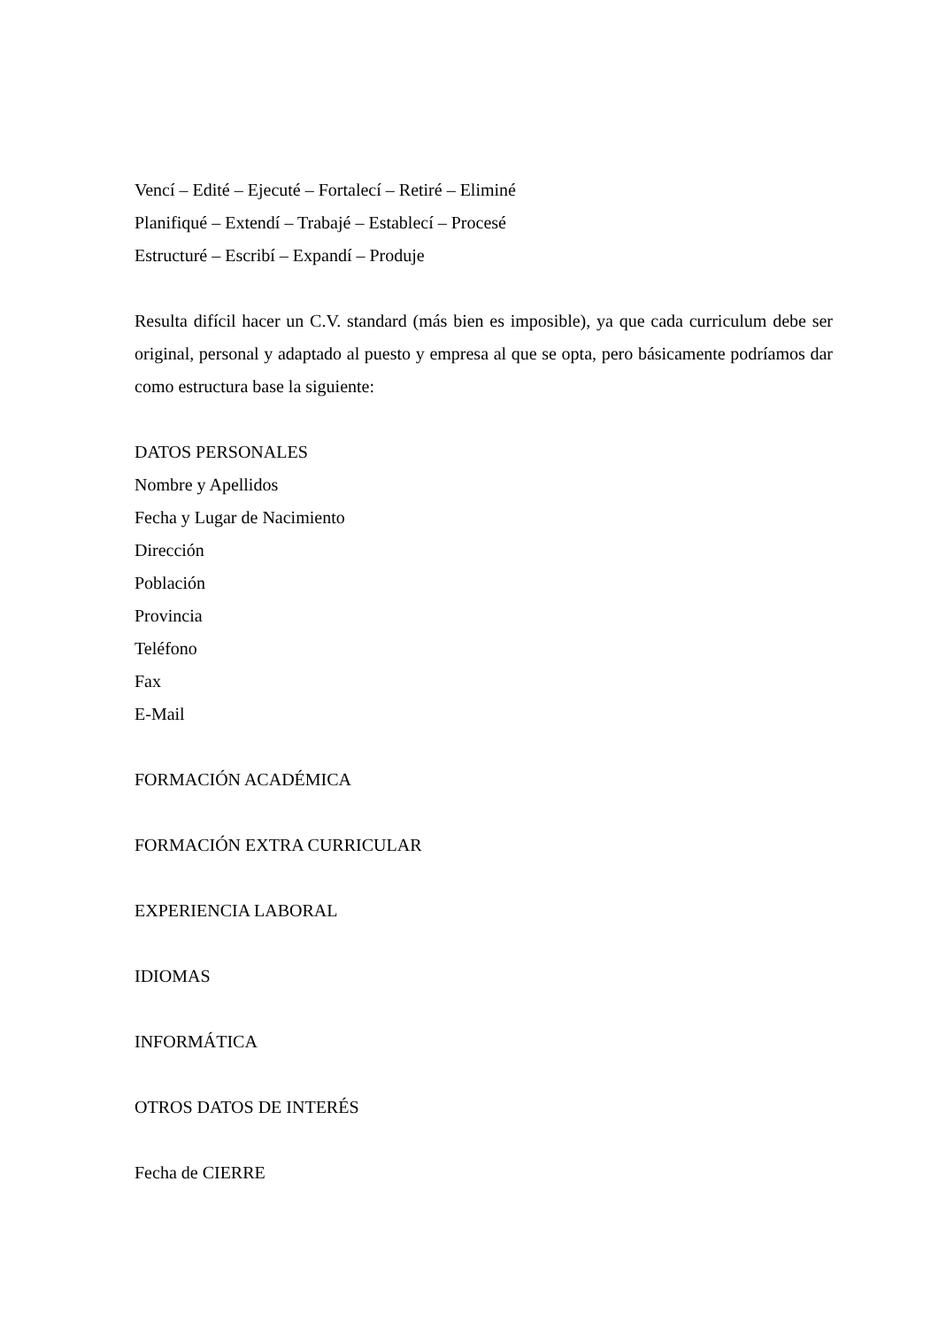Vencí – Edité – Ejecuté – Fortalecí – Retiré – Eliminé
Planifiqué – Extendí – Trabajé – Establecí – Procesé
Estructuré – Escribí – Expandí – Produje
Resulta difícil hacer un C.V. standard (más bien es imposible), ya que cada curriculum debe ser original, personal y adaptado al puesto y empresa al que se opta, pero básicamente podríamos dar como estructura base la siguiente:
DATOS PERSONALES
Nombre y Apellidos
Fecha y Lugar de Nacimiento
Dirección
Población
Provincia
Teléfono
Fax
E-Mail
FORMACIÓN ACADÉMICA
FORMACIÓN EXTRA CURRICULAR
EXPERIENCIA LABORAL
IDIOMAS
INFORMÁTICA
OTROS DATOS DE INTERÉS
Fecha de CIERRE